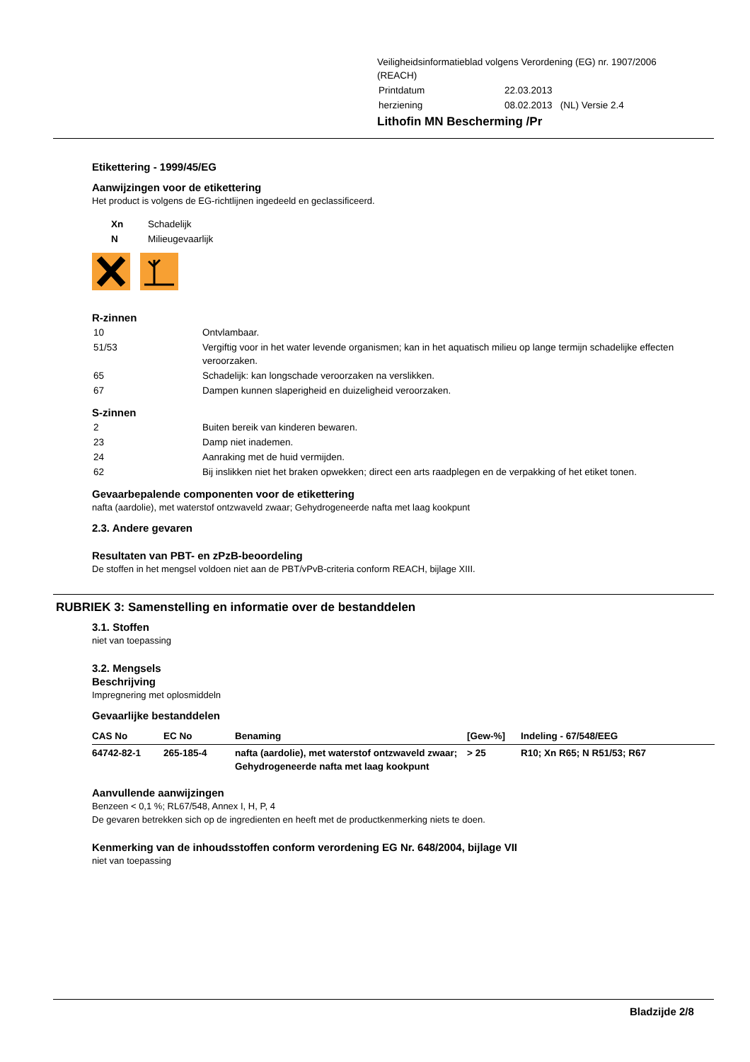Veiligheidsinformatieblad volgens Verordening (EG) nr. 1907/2006
(REACH)
| Printdatum | 22.03.2013 |
| herziening | 08.02.2013 (NL) Versie 2.4 |
Lithofin MN Bescherming /Pr
Etikettering - 1999/45/EG
Aanwijzingen voor de etikettering
Het product is volgens de EG-richtlijnen ingedeeld en geclassificeerd.
| Xn | Schadelijk |
| N | Milieugevaarlijk |
R-zinnen
| 10 | Ontvlambaar. |
| 51/53 | Vergiftig voor in het water levende organismen; kan in het aquatisch milieu op lange termijn schadelijke effecten veroorzaken. |
| 65 | Schadelijk: kan longschade veroorzaken na verslikken. |
| 67 | Dampen kunnen slaperigheid en duizeligheid veroorzaken. |
S-zinnen
| 2 | Buiten bereik van kinderen bewaren. |
| 23 | Damp niet inademen. |
| 24 | Aanraking met de huid vermijden. |
| 62 | Bij inslikken niet het braken opwekken; direct een arts raadplegen en de verpakking of het etiket tonen. |
Gevaarbepalende componenten voor de etikettering
nafta (aardolie), met waterstof ontzwaveld zwaar; Gehydrogeneerde nafta met laag kookpunt
2.3. Andere gevaren
Resultaten van PBT- en zPzB-beoordeling
De stoffen in het mengsel voldoen niet aan de PBT/vPvB-criteria conform REACH, bijlage XIII.
RUBRIEK 3: Samenstelling en informatie over de bestanddelen
3.1. Stoffen
niet van toepassing
3.2. Mengsels
Beschrijving
Impregnering met oplosmiddeln
Gevaarlijke bestanddelen
| CAS No | EC No | Benaming | [Gew-%] | Indeling - 67/548/EEG |
| --- | --- | --- | --- | --- |
| 64742-82-1 | 265-185-4 | nafta (aardolie), met waterstof ontzwaveld zwaar; Gehydrogeneerde nafta met laag kookpunt | > 25 | R10; Xn R65; N R51/53; R67 |
Aanvullende aanwijzingen
Benzeen < 0,1 %; RL67/548, Annex I, H, P, 4
De gevaren betrekken sich op de ingredienten en heeft met de productkenmerking niets te doen.
Kenmerking van de inhoudsstoffen conform verordening EG Nr. 648/2004, bijlage VII
niet van toepassing
Bladzijde 2/8